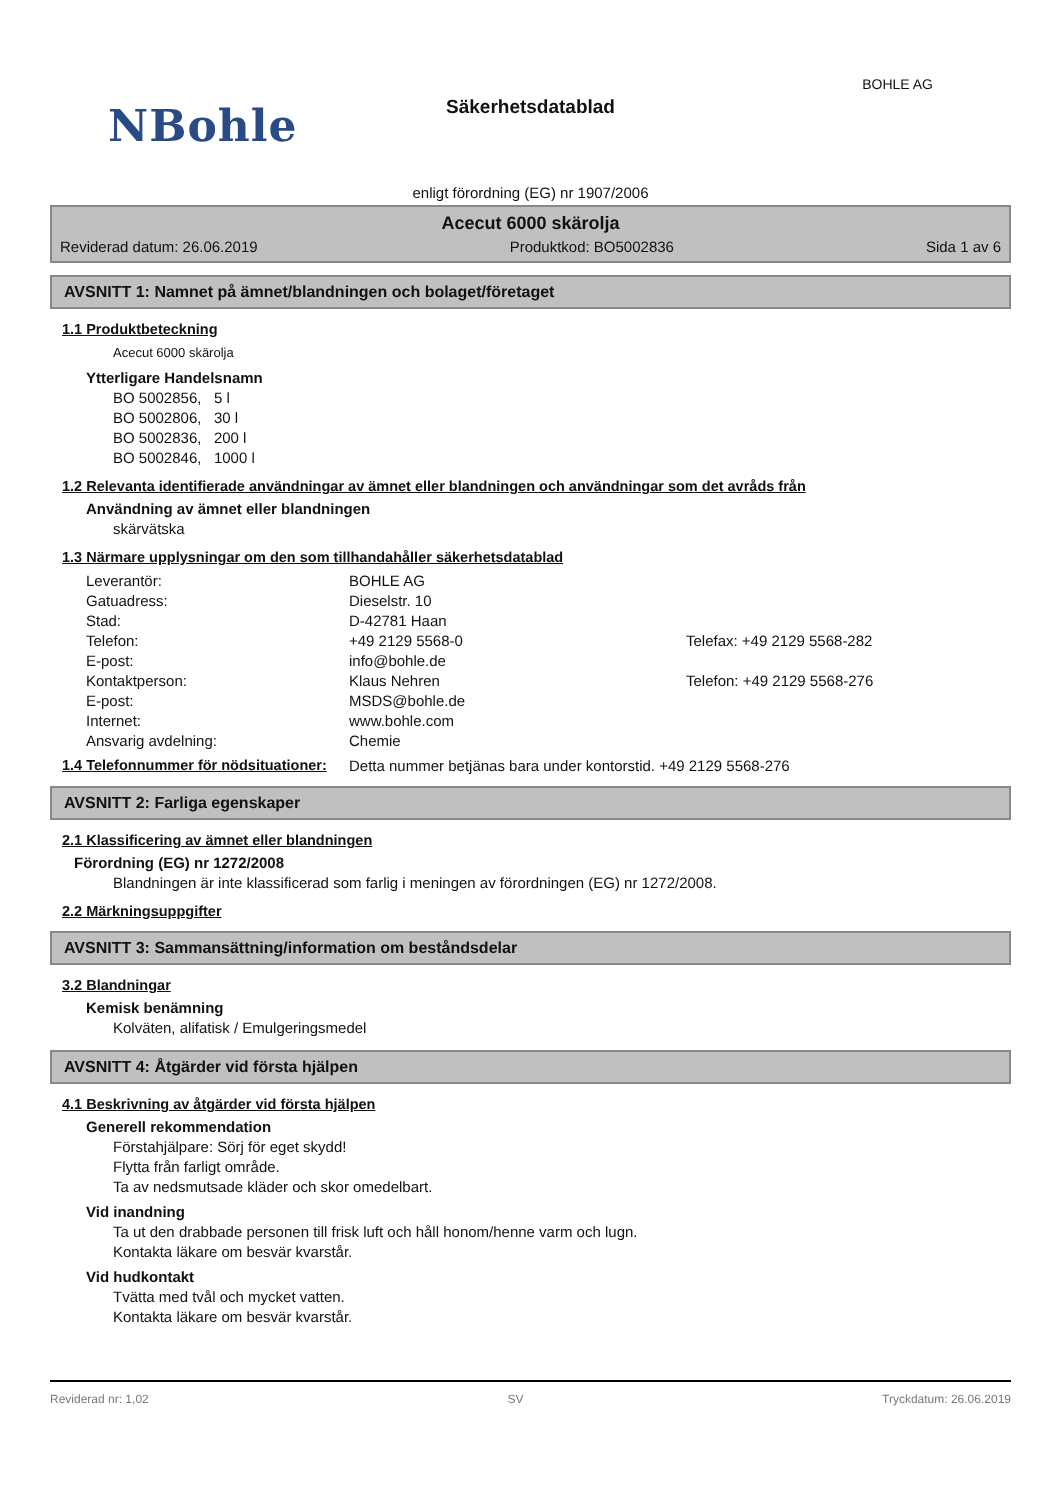BOHLE AG
NBohle
Säkerhetsdatablad
enligt förordning (EG) nr 1907/2006
Acecut 6000 skärolja
Reviderad datum: 26.06.2019 Produktkod: BO5002836 Sida 1 av 6
AVSNITT 1: Namnet på ämnet/blandningen och bolaget/företaget
1.1 Produktbeteckning
Acecut 6000 skärolja
Ytterligare Handelsnamn
BO 5002856, 5 l
BO 5002806, 30 l
BO 5002836, 200 l
BO 5002846, 1000 l
1.2 Relevanta identifierade användningar av ämnet eller blandningen och användningar som det avråds från
Användning av ämnet eller blandningen
skärvätska
1.3 Närmare upplysningar om den som tillhandahåller säkerhetsdatablad
Leverantör: BOHLE AG Gatuadress: Dieselstr. 10 Stad: D-42781 Haan Telefon: +49 2129 5568-0 Telefax: +49 2129 5568-282 E-post: info@bohle.de Kontaktperson: Klaus Nehren Telefon: +49 2129 5568-276 E-post: MSDS@bohle.de Internet: www.bohle.com Ansvarig avdelning: Chemie
1.4 Telefonnummer för nödsituationer:
Detta nummer betjänas bara under kontorstid. +49 2129 5568-276
AVSNITT 2: Farliga egenskaper
2.1 Klassificering av ämnet eller blandningen
Förordning (EG) nr 1272/2008
Blandningen är inte klassificerad som farlig i meningen av förordningen (EG) nr 1272/2008.
2.2 Märkningsuppgifter
AVSNITT 3: Sammansättning/information om beståndsdelar
3.2 Blandningar
Kemisk benämning
Kolväten, alifatisk / Emulgeringsmedel
AVSNITT 4: Åtgärder vid första hjälpen
4.1 Beskrivning av åtgärder vid första hjälpen
Generell rekommendation
Förstahjälpare: Sörj för eget skydd!
Flytta från farligt område.
Ta av nedsmutsade kläder och skor omedelbart.
Vid inandning
Ta ut den drabbade personen till frisk luft och håll honom/henne varm och lugn.
Kontakta läkare om besvär kvarstår.
Vid hudkontakt
Tvätta med tvål och mycket vatten.
Kontakta läkare om besvär kvarstår.
Reviderad nr: 1,02 SV Tryckdatum: 26.06.2019